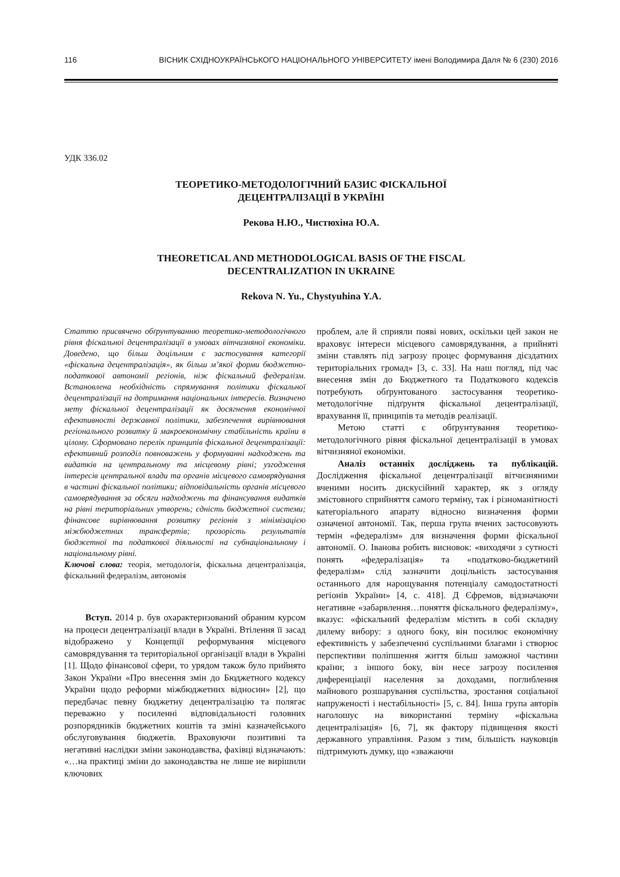116 ВІСНИК СХІДНОУКРАЇНСЬКОГО НАЦІОНАЛЬНОГО УНІВЕРСИТЕТУ імені Володимира Даля № 6 (230) 2016
УДК 336.02
ТЕОРЕТИКО-МЕТОДОЛОГІЧНИЙ БАЗИС ФІСКАЛЬНОЇ
ДЕЦЕНТРАЛІЗАЦІЇ В УКРАЇНІ
Рекова Н.Ю., Чистюхіна Ю.А.
THEORETICAL AND METHODOLOGICAL BASIS OF THE FISCAL
DECENTRALIZATION IN UKRAINE
Rekova N. Yu., Chystyuhina Y.A.
Статтю присвячено обґрунтуванню теоретико-методологічного рівня фіскальної децентралізації в умовах вітчизняної економіки. Доведено, що більш доцільним є застосування категорії «фіскальна децентралізація», як більш м’якої форми бюджетно-податкової автономії регіонів, ніж фіскальний федералізм. Встановлена необхідність спрямування політики фіскальної децентралізації на дотримання національних інтересів. Визначено мету фіскальної децентралізації як досягнення економічної ефективності державної політики, забезпечення вирівнювання регіонального розвитку й макроекономічну стабільність країни в цілому. Сформовано перелік принципів фіскальної децентралізації: ефективний розподіл повноважень у формуванні надходжень та видатків на центральному та місцевому рівні; узгодження інтересів центральної влади та органів місцевого самоврядування в частині фіскальної політики; відповідальність органів місцевого самоврядування за обсяги надходжень та фінансування видатків на рівні територіальних утворень; єдність бюджетної системи; фінансове вирівнювання розвитку регіонів з мінімізацією міжбюджетних трансфертів; прозорість результатів бюджетної та податкової діяльності на субнаціональному і національному рівні.
Ключові слова: теорія, методологія, фіскальна децентралізація, фіскальний федералізм, автономія
Вступ. 2014 р. був охарактеризований обраним курсом на процеси децентралізації влади в Україні. Втілення її засад відображено у Концепції реформування місцевого самоврядування та територіальної організації влади в Україні [1]. Щодо фінансової сфери, то урядом також було прийнято Закон України «Про внесення змін до Бюджетного кодексу України щодо реформи міжбюджетних відносин» [2], що передбачає певну бюджетну децентралізацію та полягає переважно у посиленні відповідальності головних розпорядників бюджетних коштів та зміні казначейського обслуговування бюджетів. Враховуючи позитивні та негативні наслідки зміни законодавства, фахівці відзначають: «…на практиці зміни до законодавства не лише не вирішили ключових
проблем, але й сприяли появі нових, оскільки цей закон не враховує інтереси місцевого самоврядування, а прийняті зміни ставлять під загрозу процес формування дієздатних територіальних громад» [3, с. 33]. На наш погляд, під час внесення змін до Бюджетного та Податкового кодексів потребують обґрунтованого застосування теоретико-методологічне підґрунтя фіскальної децентралізації, врахування її, принципів та методів реалізації.
Метою статті є обґрунтування теоретико-методологічного рівня фіскальної децентралізації в умовах вітчизняної економіки.
Аналіз останніх досліджень та публікацій. Дослідження фіскальної децентралізації вітчизняними вченими носить дискусійний характер, як з огляду змістовного сприйняття самого терміну, так і різноманітності категоріального апарату відносно визначення форми означеної автономії. Так, перша група вчених застосовують термін «федералізм» для визначення форми фіскальної автономії. О. Іванова робить висновок: «виходячи з сутності понять «федералізація» та «податково-бюджетний федералізм» слід зазначити доцільність застосування останнього для нарощування потенціалу самодостатності регіонів України» [4, с. 418]. Д Єфремов, відзначаючи негативне «забарвлення…поняття фіскального федералізму», вказує: «фіскальний федералізм містить в собі складну дилему вибору: з одного боку, він посилює економічну ефективність у забезпеченні суспільними благами і створює перспективи поліпшення життя більш заможної частини країни; з іншого боку, він несе загрозу посилення диференціації населення за доходами, поглиблення майнового розшарування суспільства, зростання соціальної напруженості і нестабільності» [5, с. 84]. Інша група авторів наголошує на використанні терміну «фіскальна децентралізація» [6, 7], як фактору підвищення якості державного управління. Разом з тим, більшість науковців підтримують думку, що «зважаючи